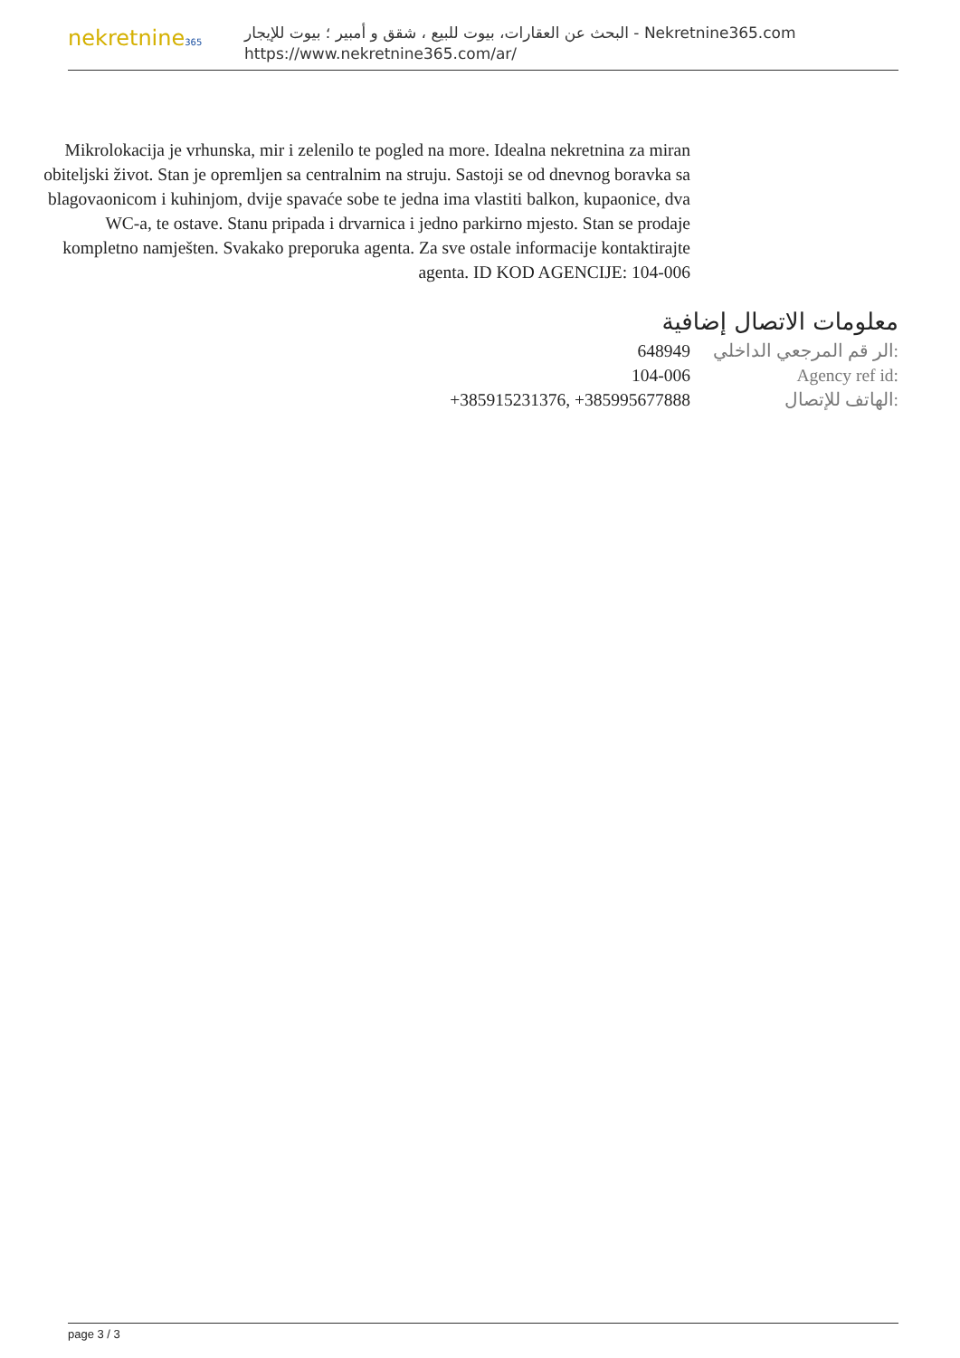nekretnine365
البحث عن العقارات، بيوت للبيع ، شقق و أمبير ؛ بيوت للإيجار - Nekretnine365.com
https://www.nekretnine365.com/ar/
Mikrolokacija je vrhunska, mir i zelenilo te pogled na more. Idealna nekretnina za miran obiteljski život. Stan je opremljen sa centralnim na struju. Sastoji se od dnevnog boravka sa blagovaonicom i kuhinjom, dvije spavaće sobe te jedna ima vlastiti balkon, kupaonice, dva WC-a, te ostave. Stanu pripada i drvarnica i jedno parkirno mjesto. Stan se prodaje kompletno namješten. Svakako preporuka agenta. Za sve ostale informacije kontaktirajte agenta. ID KOD AGENCIJE: 104-006
معلومات الاتصال إضافية
| 648949 | الر قم المرجعي الداخلي: |
| 104-006 | Agency ref id: |
| +385915231376, +385995677888 | الهاتف للإتصال: |
page 3 / 3